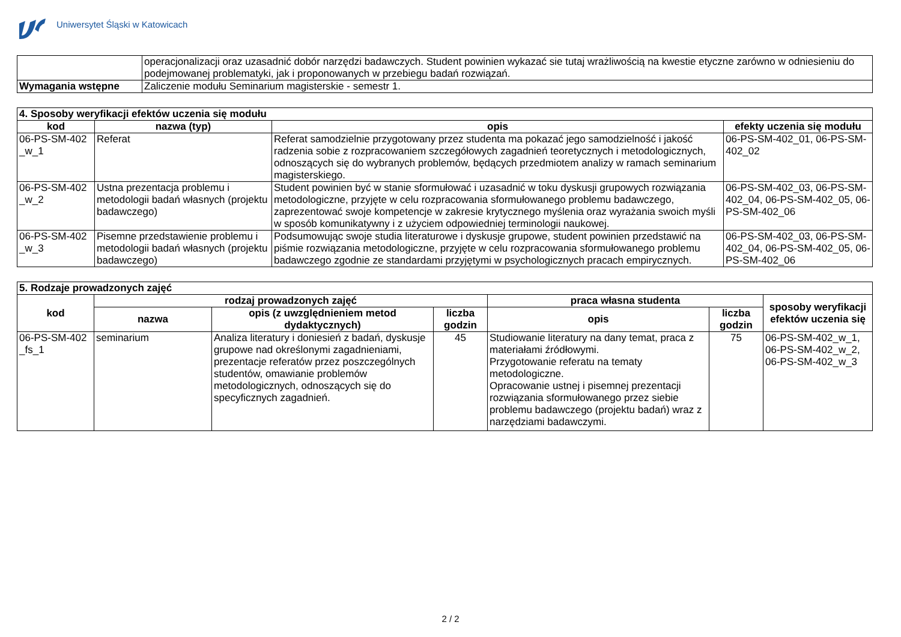Uniwersytet Śląski w Katowicach
| | operacjonalizacji oraz uzasadnić dobór narzędzi badawczych. Student powinien wykazać sie tutaj wrażliwością na kwestie etyczne zarówno w odniesieniu do podejmowanej problematyki, jak i proponowanych w przebiegu badań rozwiązań. |
| Wymagania wstępne | Zaliczenie modułu Seminarium magisterskie - semestr 1. |
| 4. Sposoby weryfikacji efektów uczenia się modułu | | | |
| --- | --- | --- | --- |
| kod | nazwa (typ) | opis | efekty uczenia się modułu |
| 06-PS-SM-402 _w_1 | Referat | Referat samodzielnie przygotowany przez studenta ma pokazać jego samodzielność i jakość radzenia sobie z rozpracowaniem szczegółowych zagadnień teoretycznych i metodologicznych, odnoszących się do wybranych problemów, będących przedmiotem analizy w ramach seminarium magisterskiego. | 06-PS-SM-402_01, 06-PS-SM-402_02 |
| 06-PS-SM-402 _w_2 | Ustna prezentacja problemu i metodologii badań własnych (projektu badawczego) | Student powinien być w stanie sformułować i uzasadnić w toku dyskusji grupowych rozwiązania metodologiczne, przyjęte w celu rozpracowania sformułowanego problemu badawczego, zaprezentować swoje kompetencje w zakresie krytycznego myślenia oraz wyrażania swoich myśli w sposób komunikatywny i z użyciem odpowiedniej terminologii naukowej. | 06-PS-SM-402_03, 06-PS-SM-402_04, 06-PS-SM-402_05, 06-PS-SM-402_06 |
| 06-PS-SM-402 _w_3 | Pisemne przedstawienie problemu i metodologii badań własnych (projektu badawczego) | Podsumowując swoje studia literaturowe i dyskusje grupowe, student powinien przedstawić na piśmie rozwiązania metodologiczne, przyjęte w celu rozpracowania sformułowanego problemu badawczego zgodnie ze standardami przyjętymi w psychologicznych pracach empirycznych. | 06-PS-SM-402_03, 06-PS-SM-402_04, 06-PS-SM-402_05, 06-PS-SM-402_06 |
| 5. Rodzaje prowadzonych zajęć | | | | | | |
| --- | --- | --- | --- | --- | --- | --- |
| kod | rodzaj prowadzonych zajęć | | | praca własna studenta | | sposoby weryfikacji efektów uczenia się |
| | nazwa | opis (z uwzględnieniem metod dydaktycznych) | liczba godzin | opis | liczba godzin | |
| 06-PS-SM-402 _fs_1 | seminarium | Analiza literatury i doniesień z badań, dyskusje grupowe nad określonymi zagadnieniami, prezentacje referatów przez poszczególnych studentów, omawianie problemów metodologicznych, odnoszących się do specyficznych zagadnień. | 45 | Studiowanie literatury na dany temat, praca z materiałami źródłowymi. Przygotowanie referatu na tematy metodologiczne. Opracowanie ustnej i pisemnej prezentacji rozwiązania sformułowanego przez siebie problemu badawczego (projektu badań) wraz z narzędziami badawczymi. | 75 | 06-PS-SM-402_w_1, 06-PS-SM-402_w_2, 06-PS-SM-402_w_3 |
2 / 2